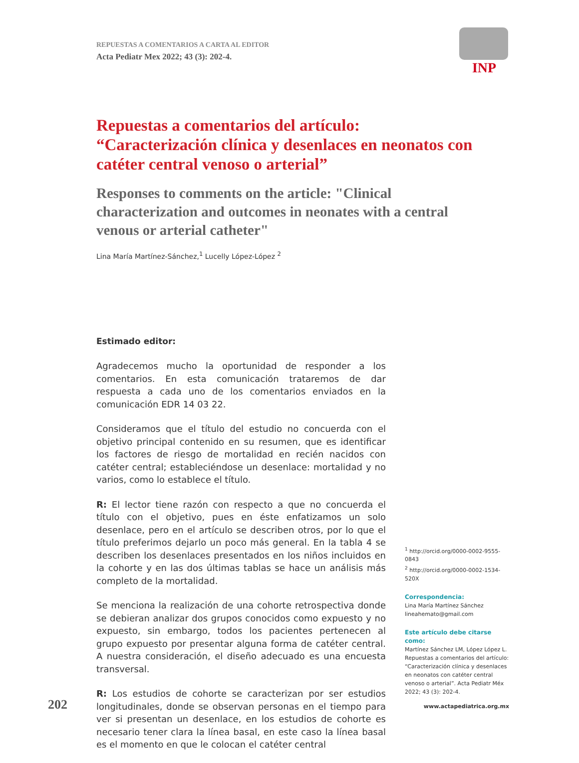REPUESTAS A COMENTARIOS A CARTA AL EDITOR
Acta Pediatr Mex 2022; 43 (3): 202-4.
INP
Repuestas a comentarios del artículo: “Caracterización clínica y desenlaces en neonatos con catéter central venoso o arterial”
Responses to comments on the article: "Clinical characterization and outcomes in neonates with a central venous or arterial catheter"
Lina María Martínez-Sánchez,<sup>1</sup> Lucelly López-López <sup>2</sup>
Estimado editor:
Agradecemos mucho la oportunidad de responder a los comentarios. En esta comunicación trataremos de dar respuesta a cada uno de los comentarios enviados en la comunicación EDR 14 03 22.
Consideramos que el título del estudio no concuerda con el objetivo principal contenido en su resumen, que es identificar los factores de riesgo de mortalidad en recién nacidos con catéter central; estableciéndose un desenlace: mortalidad y no varios, como lo establece el título.
R: El lector tiene razón con respecto a que no concuerda el título con el objetivo, pues en éste enfatizamos un solo desenlace, pero en el artículo se describen otros, por lo que el título preferimos dejarlo un poco más general. En la tabla 4 se describen los desenlaces presentados en los niños incluidos en la cohorte y en las dos últimas tablas se hace un análisis más completo de la mortalidad.
Se menciona la realización de una cohorte retrospectiva donde se debieran analizar dos grupos conocidos como expuesto y no expuesto, sin embargo, todos los pacientes pertenecen al grupo expuesto por presentar alguna forma de catéter central. A nuestra consideración, el diseño adecuado es una encuesta transversal.
R: Los estudios de cohorte se caracterizan por ser estudios longitudinales, donde se observan personas en el tiempo para ver si presentan un desenlace, en los estudios de cohorte es necesario tener clara la línea basal, en este caso la línea basal es el momento en que le colocan el catéter central
<sup>1</sup> http://orcid.org/0000-0002-9555-0843
<sup>2</sup> http://orcid.org/0000-0002-1534-520X
Correspondencia:
Lina María Martínez Sánchez
lineahemato@gmail.com
Este artículo debe citarse como:
Martínez Sánchez LM, López López L. Repuestas a comentarios del artículo: “Caracterización clínica y desenlaces en neonatos con catéter central venoso o arterial”. Acta Pediatr Méx 2022; 43 (3): 202-4.
202 www.actapediatrica.org.mx